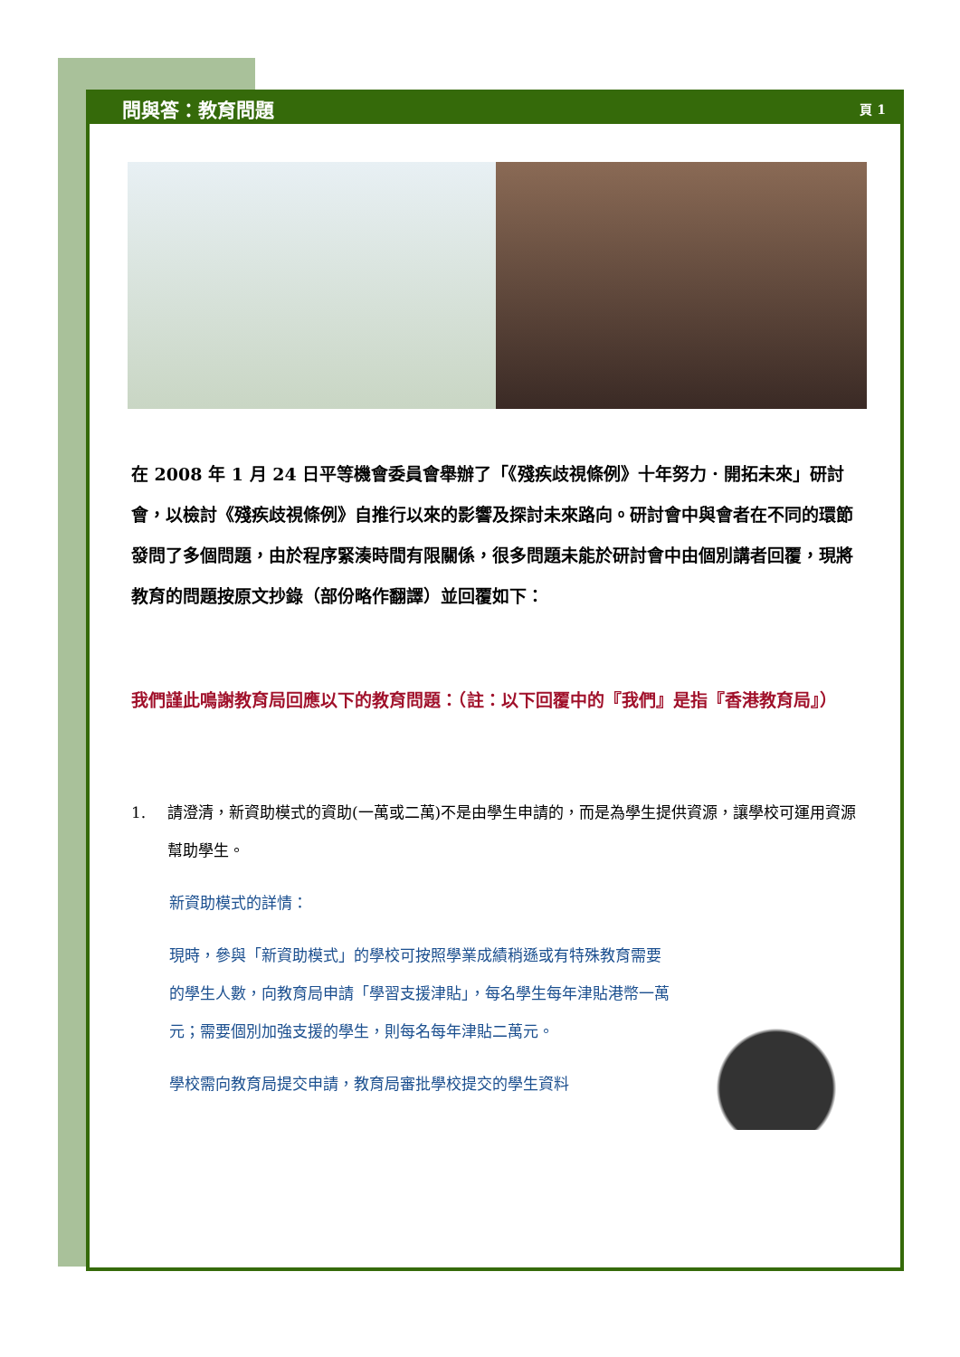問與答：教育問題 頁 1
在 2008 年 1 月 24 日平等機會委員會舉辦了「《殘疾歧視條例》十年努力．開拓未來」研討會，以檢討《殘疾歧視條例》自推行以來的影響及探討未來路向。研討會中與會者在不同的環節發問了多個問題，由於程序緊湊時間有限關係，很多問題未能於研討會中由個別講者回覆，現將教育的問題按原文抄錄（部份略作翻譯）並回覆如下：
我們謹此鳴謝教育局回應以下的教育問題：（註：以下回覆中的『我們』是指『香港教育局』）
1. 請澄清，新資助模式的資助(一萬或二萬)不是由學生申請的，而是為學生提供資源，讓學校可運用資源幫助學生。
新資助模式的詳情：
現時，參與「新資助模式」的學校可按照學業成績稍遜或有特殊教育需要的學生人數，向教育局申請「學習支援津貼」，每名學生每年津貼港幣一萬元；需要個別加強支援的學生，則每名每年津貼二萬元。
學校需向教育局提交申請，教育局審批學校提交的學生資料